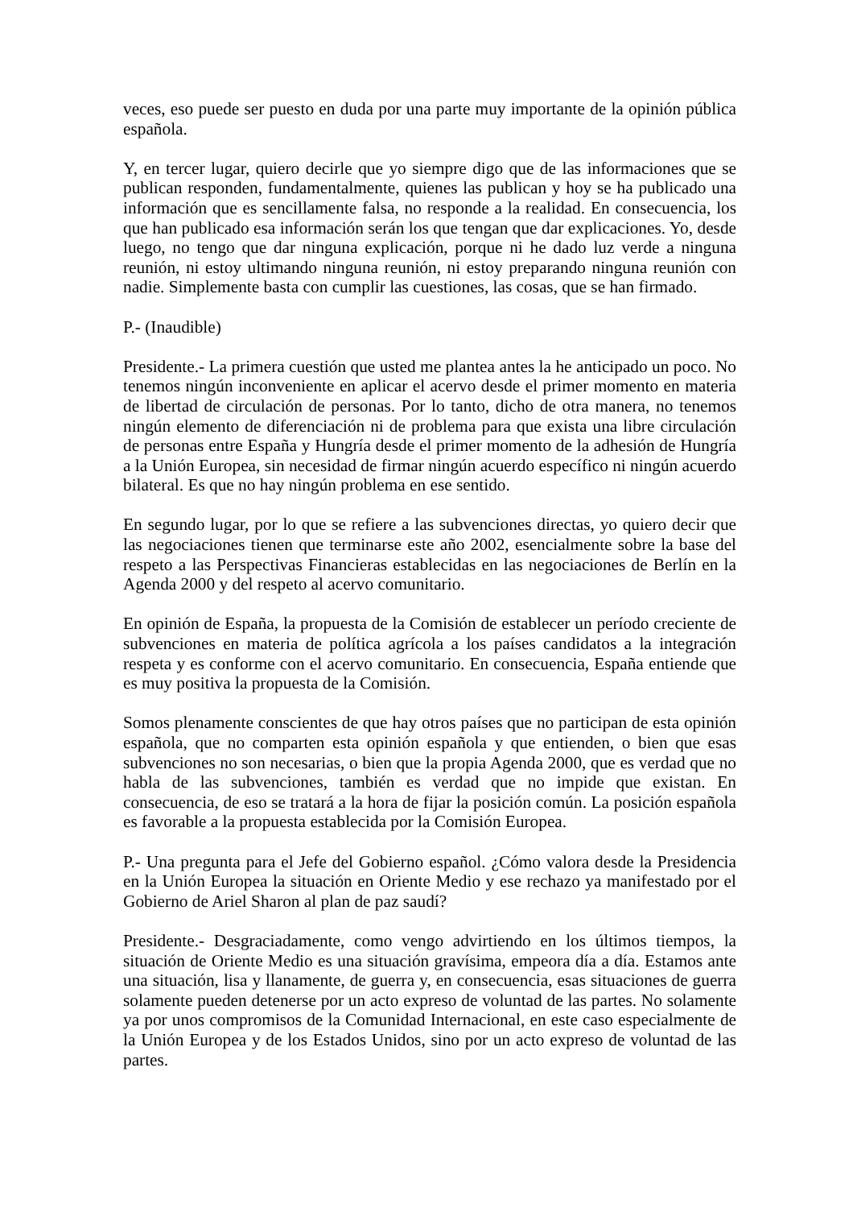veces, eso puede ser puesto en duda por una parte muy importante de la opinión pública española.
Y, en tercer lugar, quiero decirle que yo siempre digo que de las informaciones que se publican responden, fundamentalmente, quienes las publican y hoy se ha publicado una información que es sencillamente falsa, no responde a la realidad. En consecuencia, los que han publicado esa información serán los que tengan que dar explicaciones. Yo, desde luego, no tengo que dar ninguna explicación, porque ni he dado luz verde a ninguna reunión, ni estoy ultimando ninguna reunión, ni estoy preparando ninguna reunión con nadie. Simplemente basta con cumplir las cuestiones, las cosas, que se han firmado.
P.- (Inaudible)
Presidente.- La primera cuestión que usted me plantea antes la he anticipado un poco. No tenemos ningún inconveniente en aplicar el acervo desde el primer momento en materia de libertad de circulación de personas. Por lo tanto, dicho de otra manera, no tenemos ningún elemento de diferenciación ni de problema para que exista una libre circulación de personas entre España y Hungría desde el primer momento de la adhesión de Hungría a la Unión Europea, sin necesidad de firmar ningún acuerdo específico ni ningún acuerdo bilateral. Es que no hay ningún problema en ese sentido.
En segundo lugar, por lo que se refiere a las subvenciones directas, yo quiero decir que las negociaciones tienen que terminarse este año 2002, esencialmente sobre la base del respeto a las Perspectivas Financieras establecidas en las negociaciones de Berlín en la Agenda 2000 y del respeto al acervo comunitario.
En opinión de España, la propuesta de la Comisión de establecer un período creciente de subvenciones en materia de política agrícola a los países candidatos a la integración respeta y es conforme con el acervo comunitario. En consecuencia, España entiende que es muy positiva la propuesta de la Comisión.
Somos plenamente conscientes de que hay otros países que no participan de esta opinión española, que no comparten esta opinión española y que entienden, o bien que esas subvenciones no son necesarias, o bien que la propia Agenda 2000, que es verdad que no habla de las subvenciones, también es verdad que no impide que existan. En consecuencia, de eso se tratará a la hora de fijar la posición común. La posición española es favorable a la propuesta establecida por la Comisión Europea.
P.- Una pregunta para el Jefe del Gobierno español. ¿Cómo valora desde la Presidencia en la Unión Europea la situación en Oriente Medio y ese rechazo ya manifestado por el Gobierno de Ariel Sharon al plan de paz saudí?
Presidente.- Desgraciadamente, como vengo advirtiendo en los últimos tiempos, la situación de Oriente Medio es una situación gravísima, empeora día a día. Estamos ante una situación, lisa y llanamente, de guerra y, en consecuencia, esas situaciones de guerra solamente pueden detenerse por un acto expreso de voluntad de las partes. No solamente ya por unos compromisos de la Comunidad Internacional, en este caso especialmente de la Unión Europea y de los Estados Unidos, sino por un acto expreso de voluntad de las partes.